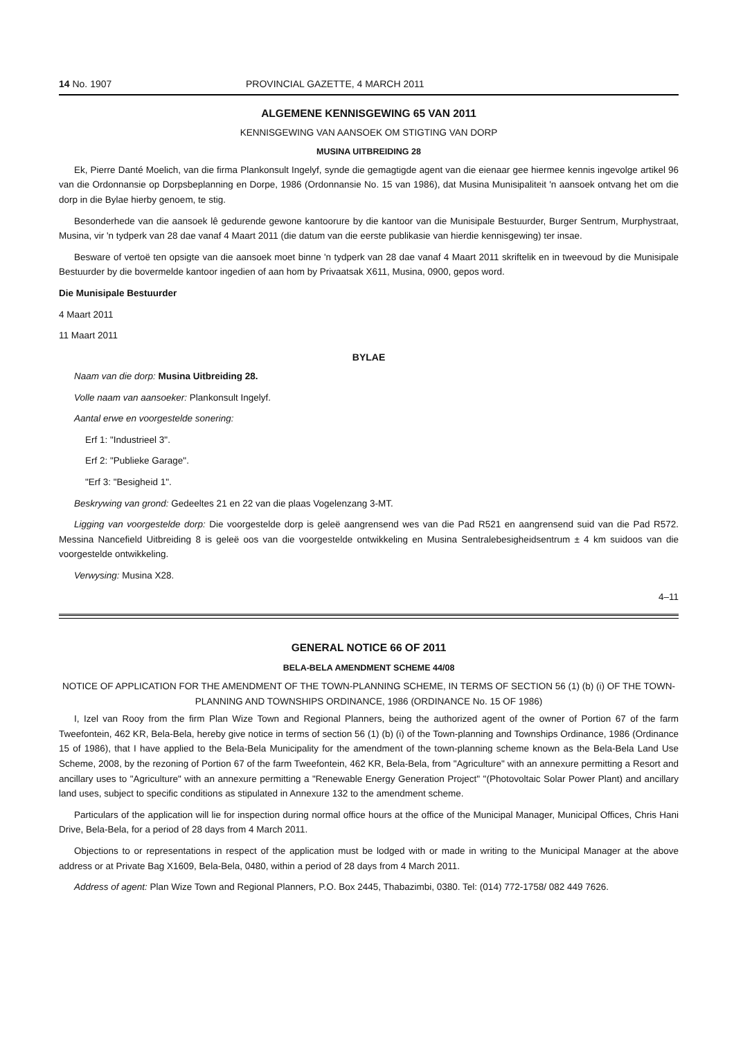14 No. 1907 PROVINCIAL GAZETTE, 4 MARCH 2011
ALGEMENE KENNISGEWING 65 VAN 2011
KENNISGEWING VAN AANSOEK OM STIGTING VAN DORP
MUSINA UITBREIDING 28
Ek, Pierre Danté Moelich, van die firma Plankonsult Ingelyf, synde die gemagtigde agent van die eienaar gee hiermee kennis ingevolge artikel 96 van die Ordonnansie op Dorpsbeplanning en Dorpe, 1986 (Ordonnansie No. 15 van 1986), dat Musina Munisipaliteit 'n aansoek ontvang het om die dorp in die Bylae hierby genoem, te stig.
Besonderhede van die aansoek lê gedurende gewone kantoorure by die kantoor van die Munisipale Bestuurder, Burger Sentrum, Murphystraat, Musina, vir 'n tydperk van 28 dae vanaf 4 Maart 2011 (die datum van die eerste publikasie van hierdie kennisgewing) ter insae.
Besware of vertoë ten opsigte van die aansoek moet binne 'n tydperk van 28 dae vanaf 4 Maart 2011 skriftelik en in tweevoud by die Munisipale Bestuurder by die bovermelde kantoor ingedien of aan hom by Privaatsak X611, Musina, 0900, gepos word.
Die Munisipale Bestuurder
4 Maart 2011
11 Maart 2011
BYLAE
Naam van die dorp: Musina Uitbreiding 28.
Volle naam van aansoeker: Plankonsult Ingelyf.
Aantal erwe en voorgestelde sonering:
Erf 1: "Industrieel 3".
Erf 2: "Publieke Garage".
"Erf 3: "Besigheid 1".
Beskrywing van grond: Gedeeltes 21 en 22 van die plaas Vogelenzang 3-MT.
Ligging van voorgestelde dorp: Die voorgestelde dorp is geleë aangrensend wes van die Pad R521 en aangrensend suid van die Pad R572. Messina Nancefield Uitbreiding 8 is geleë oos van die voorgestelde ontwikkeling en Musina Sentralebesigheidsentrum ± 4 km suidoos van die voorgestelde ontwikkeling.
Verwysing: Musina X28.
4–11
GENERAL NOTICE 66 OF 2011
BELA-BELA AMENDMENT SCHEME 44/08
NOTICE OF APPLICATION FOR THE AMENDMENT OF THE TOWN-PLANNING SCHEME, IN TERMS OF SECTION 56 (1) (b) (i) OF THE TOWN-PLANNING AND TOWNSHIPS ORDINANCE, 1986 (ORDINANCE No. 15 OF 1986)
I, Izel van Rooy from the firm Plan Wize Town and Regional Planners, being the authorized agent of the owner of Portion 67 of the farm Tweefontein, 462 KR, Bela-Bela, hereby give notice in terms of section 56 (1) (b) (i) of the Town-planning and Townships Ordinance, 1986 (Ordinance 15 of 1986), that I have applied to the Bela-Bela Municipality for the amendment of the town-planning scheme known as the Bela-Bela Land Use Scheme, 2008, by the rezoning of Portion 67 of the farm Tweefontein, 462 KR, Bela-Bela, from "Agriculture" with an annexure permitting a Resort and ancillary uses to "Agriculture" with an annexure permitting a "Renewable Energy Generation Project" "(Photovoltaic Solar Power Plant) and ancillary land uses, subject to specific conditions as stipulated in Annexure 132 to the amendment scheme.
Particulars of the application will lie for inspection during normal office hours at the office of the Municipal Manager, Municipal Offices, Chris Hani Drive, Bela-Bela, for a period of 28 days from 4 March 2011.
Objections to or representations in respect of the application must be lodged with or made in writing to the Municipal Manager at the above address or at Private Bag X1609, Bela-Bela, 0480, within a period of 28 days from 4 March 2011.
Address of agent: Plan Wize Town and Regional Planners, P.O. Box 2445, Thabazimbi, 0380. Tel: (014) 772-1758/ 082 449 7626.